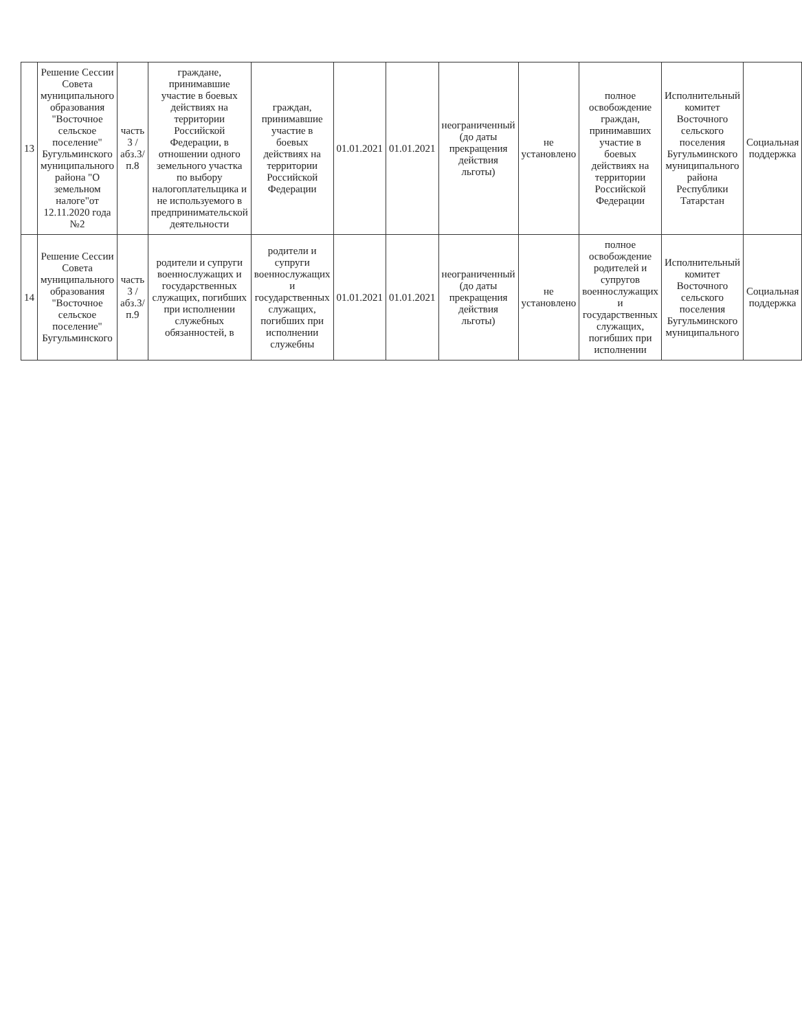| 13 | Решение Сессии Совета муниципального образования "Восточное сельское поселение" Бугульминского муниципального района "О земельном налоге"от 12.11.2020 года №2 | часть 3 /абз.3/п.8 | граждане, принимавшие участие в боевых действиях на территории Российской Федерации, в отношении одного земельного участка по выбору налогоплательщика и не используемого в предпринимательской деятельности | граждан, принимавшие участие в боевых действиях на территории Российской Федерации | 01.01.2021 | 01.01.2021 | неограниченный (до даты прекращения действия льготы) | не установлено | полное освобождение граждан, принимавших участие в боевых действиях на территории Российской Федерации | Исполнительный комитет Восточного сельского поселения Бугульминского муниципального района Республики Татарстан | Социальная поддержка |
| 14 | Решение Сессии Совета муниципального образования "Восточное сельское поселение" Бугульминского | часть 3 /абз.3/п.9 | родители и супруги военнослужащих и государственных служащих, погибших при исполнении служебных обязанностей, в | родители и супруги военнослужащих и государственных служащих, погибших при исполнении служебны | 01.01.2021 | 01.01.2021 | неограниченный (до даты прекращения действия льготы) | не установлено | полное освобождение родителей и супругов военнослужащих и государственных служащих, погибших при исполнении | Исполнительный комитет Восточного сельского поселения Бугульминского муниципального | Социальная поддержка |